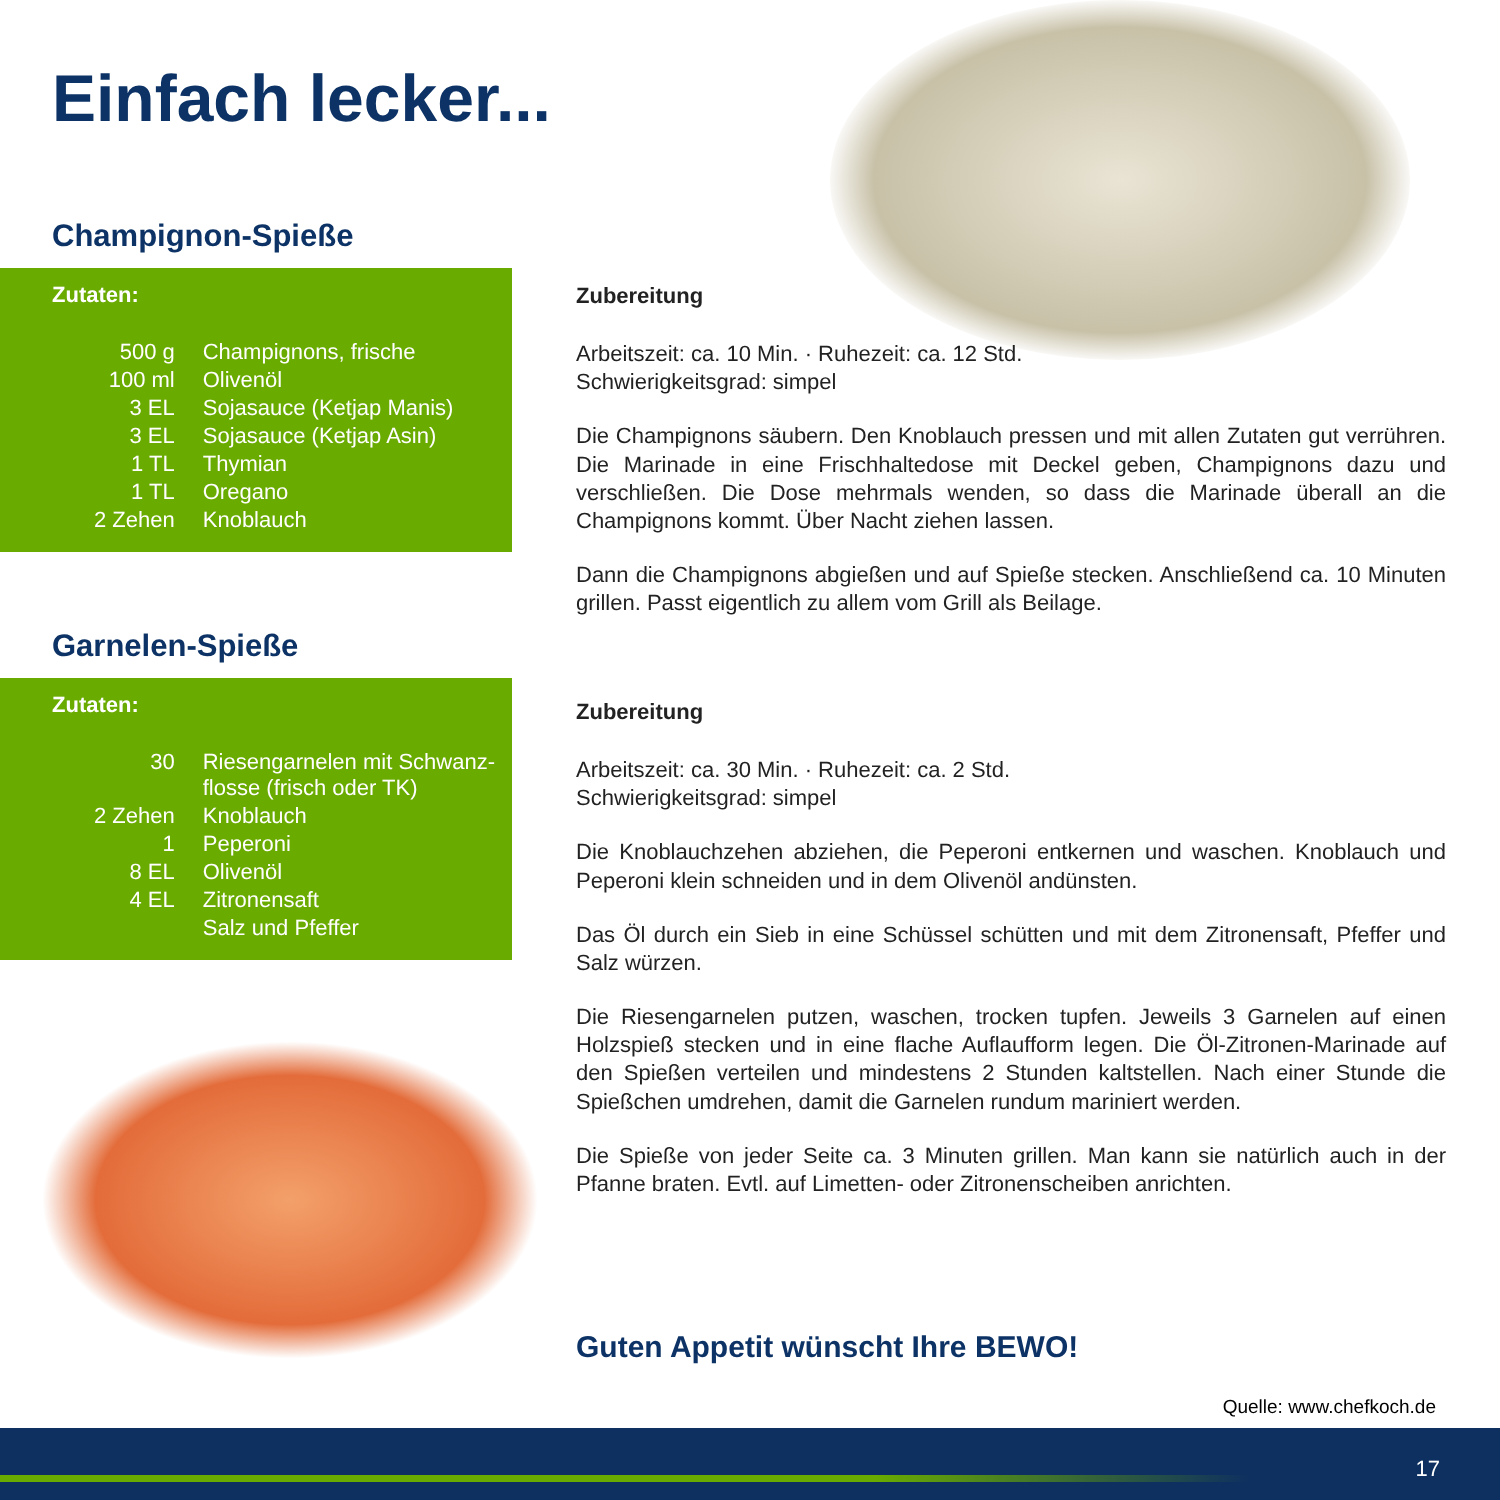Einfach lecker...
Champignon-Spieße
Zutaten:
| 500 g | Champignons, frische |
| 100 ml | Olivenöl |
| 3 EL | Sojasauce (Ketjap Manis) |
| 3 EL | Sojasauce (Ketjap Asin) |
| 1 TL | Thymian |
| 1 TL | Oregano |
| 2 Zehen | Knoblauch |
Garnelen-Spieße
Zutaten:
| 30 | Riesengarnelen mit Schwanz- flosse (frisch oder TK) |
| 2 Zehen | Knoblauch |
| 1 | Peperoni |
| 8 EL | Olivenöl |
| 4 EL | Zitronensaft |
| | Salz und Pfeffer |
Zubereitung
Arbeitszeit: ca. 10 Min. · Ruhezeit: ca. 12 Std.
Schwierigkeitsgrad: simpel
Die Champignons säubern. Den Knoblauch pressen und mit allen Zutaten gut verrühren. Die Marinade in eine Frischhaltedose mit Deckel geben, Champignons dazu und verschließen. Die Dose mehrmals wenden, so dass die Marinade überall an die Champignons kommt. Über Nacht ziehen lassen.
Dann die Champignons abgießen und auf Spieße stecken. Anschließend ca. 10 Minuten grillen. Passt eigentlich zu allem vom Grill als Beilage.
Zubereitung
Arbeitszeit: ca. 30 Min. · Ruhezeit: ca. 2 Std.
Schwierigkeitsgrad: simpel
Die Knoblauchzehen abziehen, die Peperoni entkernen und waschen. Knoblauch und Peperoni klein schneiden und in dem Olivenöl andünsten.
Das Öl durch ein Sieb in eine Schüssel schütten und mit dem Zitronensaft, Pfeffer und Salz würzen.
Die Riesengarnelen putzen, waschen, trocken tupfen. Jeweils 3 Garnelen auf einen Holzspieß stecken und in eine flache Auflaufform legen. Die Öl-Zitronen-Marinade auf den Spießen verteilen und mindestens 2 Stunden kaltstellen. Nach einer Stunde die Spießchen umdrehen, damit die Garnelen rundum mariniert werden.
Die Spieße von jeder Seite ca. 3 Minuten grillen. Man kann sie natürlich auch in der Pfanne braten. Evtl. auf Limetten- oder Zitronenscheiben anrichten.
Guten Appetit wünscht Ihre BEWO!
Quelle: www.chefkoch.de
17